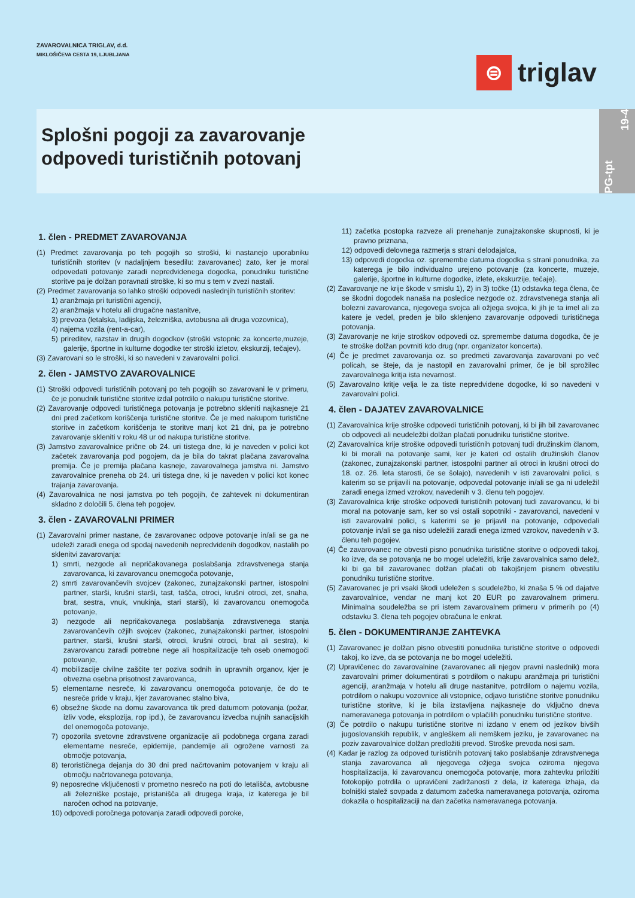ZAVAROVALNICA TRIGLAV, d.d.
MIKLOŠIČEVA CESTA 19, LJUBLJANA
⊜
triglav
Splošni pogoji za zavarovanje
odpovedi turističnih potovanj
PG-tpt
19-4
1. člen - PREDMET ZAVAROVANJA
(1) Predmet zavarovanja po teh pogojih so stroški, ki nastanejo uporabniku turističnih storitev (v nadaljnjem besedilu: zavarovanec) zato, ker je moral odpovedati potovanje zaradi nepredvidenega dogodka, ponudniku turistične storitve pa je dolžan poravnati stroške, ki so mu s tem v zvezi nastali.
(2) Predmet zavarovanja so lahko stroški odpovedi naslednjih turističnih storitev:
1) aranžmaja pri turistični agenciji,
2) aranžmaja v hotelu ali drugačne nastanitve,
3) prevoza (letalska, ladijska, železniška, avtobusna ali druga vozovnica),
4) najema vozila (rent-a-car),
5) prireditev, razstav in drugih dogodkov (stroški vstopnic za koncerte,muzeje, galerije, športne in kulturne dogodke ter stroški izletov, ekskurzij, tečajev).
(3) Zavarovani so le stroški, ki so navedeni v zavarovalni polici.
2. člen - JAMSTVO ZAVAROVALNICE
(1) Stroški odpovedi turističnih potovanj po teh pogojih so zavarovani le v primeru, če je ponudnik turistične storitve izdal potrdilo o nakupu turistične storitve.
(2) Zavarovanje odpovedi turističnega potovanja je potrebno skleniti najkasneje 21 dni pred začetkom koriščenja turistične storitve. Če je med nakupom turistične storitve in začetkom koriščenja te storitve manj kot 21 dni, pa je potrebno zavarovanje skleniti v roku 48 ur od nakupa turistične storitve.
(3) Jamstvo zavarovalnice prične ob 24. uri tistega dne, ki je naveden v polici kot začetek zavarovanja pod pogojem, da je bila do takrat plačana zavarovalna premija. Če je premija plačana kasneje, zavarovalnega jamstva ni. Jamstvo zavarovalnice preneha ob 24. uri tistega dne, ki je naveden v polici kot konec trajanja zavarovanja.
(4) Zavarovalnica ne nosi jamstva po teh pogojih, če zahtevek ni dokumentiran skladno z določili 5. člena teh pogojev.
3. člen - ZAVAROVALNI PRIMER
(1) Zavarovalni primer nastane, če zavarovanec odpove potovanje in/ali se ga ne udeleži zaradi enega od spodaj navedenih nepredvidenih dogodkov, nastalih po sklenitvi zavarovanja:
1) smrti, nezgode ali nepričakovanega poslabšanja zdravstvenega stanja zavarovanca, ki zavarovancu onemogoča potovanje,
2) smrti zavarovančevih svojcev (zakonec, zunajzakonski partner, istospolni partner, starši, krušni starši, tast, tašča, otroci, krušni otroci, zet, snaha, brat, sestra, vnuk, vnukinja, stari starši), ki zavarovancu onemogoča potovanje,
3) nezgode ali nepričakovanega poslabšanja zdravstvenega stanja zavarovančevih ožjih svojcev (zakonec, zunajzakonski partner, istospolni partner, starši, krušni starši, otroci, krušni otroci, brat ali sestra), ki zavarovancu zaradi potrebne nege ali hospitalizacije teh oseb onemogoči potovanje,
4) mobilizacije civilne zaščite ter poziva sodnih in upravnih organov, kjer je obvezna osebna prisotnost zavarovanca,
5) elementarne nesreče, ki zavarovancu onemogoča potovanje, če do te nesreče pride v kraju, kjer zavarovanec stalno biva,
6) obsežne škode na domu zavarovanca tik pred datumom potovanja (požar, izliv vode, eksplozija, rop ipd.), če zavarovancu izvedba nujnih sanacijskih del onemogoča potovanje,
7) opozorila svetovne zdravstvene organizacije ali podobnega organa zaradi elementarne nesreče, epidemije, pandemije ali ogrožene varnosti za območje potovanja,
8) terorističnega dejanja do 30 dni pred načrtovanim potovanjem v kraju ali območju načrtovanega potovanja,
9) neposredne vključenosti v prometno nesrečo na poti do letališča, avtobusne ali železniške postaje, pristanišča ali drugega kraja, iz katerega je bil naročen odhod na potovanje,
10) odpovedi poročnega potovanja zaradi odpovedi poroke,
11) začetka postopka razveze ali prenehanje zunajzakonske skupnosti, ki je pravno priznana,
12) odpovedi delovnega razmerja s strani delodajalca,
13) odpovedi dogodka oz. spremembe datuma dogodka s strani ponudnika, za katerega je bilo individualno urejeno potovanje (za koncerte, muzeje, galerije, športne in kulturne dogodke, izlete, ekskurzije, tečaje).
(2) Zavarovanje ne krije škode v smislu 1), 2) in 3) točke (1) odstavka tega člena, če se škodni dogodek nanaša na posledice nezgode oz. zdravstvenega stanja ali bolezni zavarovanca, njegovega svojca ali ožjega svojca, ki jih je ta imel ali za katere je vedel, preden je bilo sklenjeno zavarovanje odpovedi turističnega potovanja.
(3) Zavarovanje ne krije stroškov odpovedi oz. spremembe datuma dogodka, če je te stroške dolžan povrniti kdo drug (npr. organizator koncerta).
(4) Če je predmet zavarovanja oz. so predmeti zavarovanja zavarovani po več policah, se šteje, da je nastopil en zavarovalni primer, če je bil sprožilec zavarovalnega kritja ista nevarnost.
(5) Zavarovalno kritje velja le za tiste nepredvidene dogodke, ki so navedeni v zavarovalni polici.
4. člen - DAJATEV ZAVAROVALNICE
(1) Zavarovalnica krije stroške odpovedi turističnih potovanj, ki bi jih bil zavarovanec ob odpovedi ali neudeležbi dolžan plačati ponudniku turistične storitve.
(2) Zavarovalnica krije stroške odpovedi turističnih potovanj tudi družinskim članom, ki bi morali na potovanje sami, ker je kateri od ostalih družinskih članov (zakonec, zunajzakonski partner, istospolni partner ali otroci in krušni otroci do 18. oz. 26. leta starosti, če se šolajo), navedenih v isti zavarovalni polici, s katerim so se prijavili na potovanje, odpovedal potovanje in/ali se ga ni udeležil zaradi enega izmed vzrokov, navedenih v 3. členu teh pogojev.
(3) Zavarovalnica krije stroške odpovedi turističnih potovanj tudi zavarovancu, ki bi moral na potovanje sam, ker so vsi ostali sopotniki - zavarovanci, navedeni v isti zavarovalni polici, s katerimi se je prijavil na potovanje, odpovedali potovanje in/ali se ga niso udeležili zaradi enega izmed vzrokov, navedenih v 3. členu teh pogojev.
(4) Če zavarovanec ne obvesti pisno ponudnika turistične storitve o odpovedi takoj, ko izve, da se potovanja ne bo mogel udeležiti, krije zavarovalnica samo delež, ki bi ga bil zavarovanec dolžan plačati ob takojšnjem pisnem obvestilu ponudniku turistične storitve.
(5) Zavarovanec je pri vsaki škodi udeležen s soudeležbo, ki znaša 5 % od dajatve zavarovalnice, vendar ne manj kot 20 EUR po zavarovalnem primeru. Minimalna soudeležba se pri istem zavarovalnem primeru v primerih po (4) odstavku 3. člena teh pogojev obračuna le enkrat.
5. člen - DOKUMENTIRANJE ZAHTEVKA
(1) Zavarovanec je dolžan pisno obvestiti ponudnika turistične storitve o odpovedi takoj, ko izve, da se potovanja ne bo mogel udeležiti.
(2) Upravičenec do zavarovalnine (zavarovanec ali njegov pravni naslednik) mora zavarovalni primer dokumentirati s potrdilom o nakupu aranžmaja pri turistični agenciji, aranžmaja v hotelu ali druge nastanitve, potrdilom o najemu vozila, potrdilom o nakupu vozovnice ali vstopnice, odjavo turistične storitve ponudniku turistične storitve, ki je bila izstavljena najkasneje do vključno dneva nameravanega potovanja in potrdilom o vplačilih ponudniku turistične storitve.
(3) Če potrdilo o nakupu turistične storitve ni izdano v enem od jezikov bivših jugoslovanskih republik, v angleškem ali nemškem jeziku, je zavarovanec na poziv zavarovalnice dolžan predložiti prevod. Stroške prevoda nosi sam.
(4) Kadar je razlog za odpoved turističnih potovanj tako poslabšanje zdravstvenega stanja zavarovanca ali njegovega ožjega svojca oziroma njegova hospitalizacija, ki zavarovancu onemogoča potovanje, mora zahtevku priložiti fotokopijo potrdila o upravičeni zadržanosti z dela, iz katerega izhaja, da bolniški stalež sovpada z datumom začetka nameravanega potovanja, oziroma dokazila o hospitalizaciji na dan začetka nameravanega potovanja.